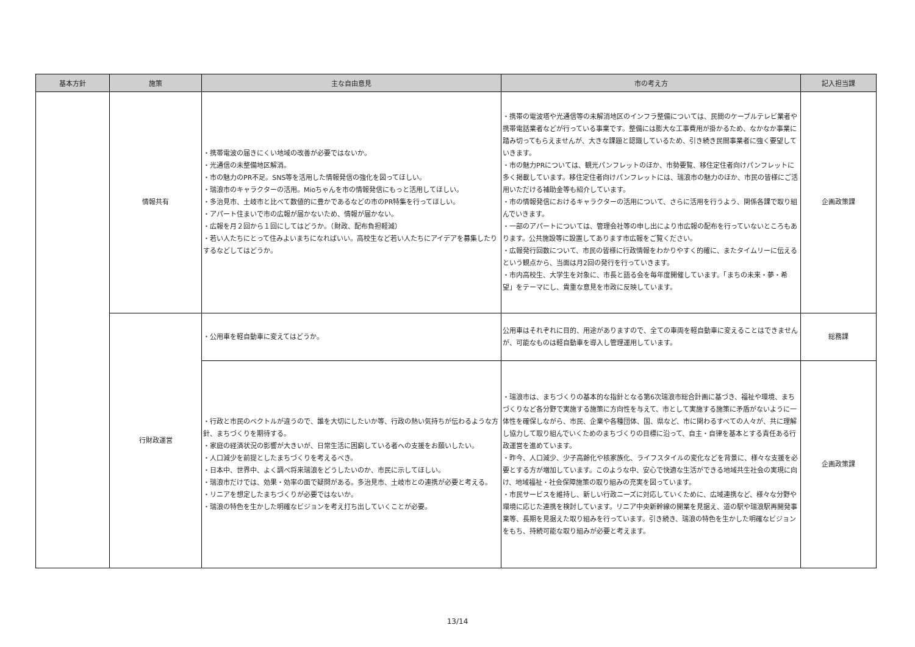| 基本方針 | 施策 | 主な自由意見 | 市の考え方 | 記入担当課 |
| --- | --- | --- | --- | --- |
| | 情報共有 | ・携帯電波の届きにくい地域の改善が必要ではないか。 ・光通信の未整備地区解消。 ・市の魅力のPR不足。SNS等を活用した情報発信の強化を図ってほしい。 ・瑞浪市のキャラクターの活用。Mioちゃんを市の情報発信にもっと活用してほしい。 ・多治見市、土岐市と比べて数値的に豊かであるなどの市のPR特集を行ってほしい。 ・アパート住まいで市の広報が届かないため、情報が届かない。 ・広報を月２回から１回にしてはどうか。（財政、配布負担軽減） ・若い人たちにとって住みよいまちになればいい。高校生など若い人たちにアイデアを募集したりするなどしてはどうか。 | ・携帯の電波塔や光通信等の未解消地区のインフラ整備については、民間のケーブルテレビ業者や携帯電話業者などが行っている事業です。整備には膨大な工事費用が掛かるため、なかなか事業に踏み切ってもらえませんが、大きな課題と認識しているため、引き続き民間事業者に強く要望していきます。 ・市の魅力PRについては、観光パンフレットのほか、市勢要覧、移住定住者向けパンフレットに多く掲載しています。移住定住者向けパンフレットには、瑞浪市の魅力のほか、市民の皆様にご活用いただける補助金等も紹介しています。 ・市の情報発信におけるキャラクターの活用について、さらに活用を行うよう、関係各課で取り組んでいきます。 ・一部のアパートについては、管理会社等の申し出により市広報の配布を行っていないところもあります。公共施設等に設置してあります市広報をご覧ください。 ・広報発行回数について、市民の皆様に行政情報をわかりやすく的確に、またタイムリーに伝えるという観点から、当面は月2回の発行を行っていきます。 ・市内高校生、大学生を対象に、市長と語る会を毎年度開催しています。「まちの未来・夢・希望」をテーマにし、貴重な意見を市政に反映しています。 | 企画政策課 |
| | 行財政運営 | ・公用車を軽自動車に変えてはどうか。 | 公用車はそれぞれに目的、用途がありますので、全ての車両を軽自動車に変えることはできませんが、可能なものは軽自動車を導入し管理運用しています。 | 総務課 |
| | | ・行政と市民のベクトルが違うので、誰を大切にしたいか等、行政の熱い気持ちが伝わるような方針、まちづくりを期待する。 ・家庭の経済状況の影響が大きいが、日常生活に困窮している者への支援をお願いしたい。 ・人口減少を前提としたまちづくりを考えるべき。 ・日本中、世界中、よく調べ将来瑞浪をどうしたいのか、市民に示してほしい。 ・瑞浪市だけでは、効果・効率の面で疑問がある。多治見市、土岐市との連携が必要と考える。 ・リニアを想定したまちづくりが必要ではないか。 ・瑞浪の特色を生かした明確なビジョンを考え打ち出していくことが必要。 | ・瑞浪市は、まちづくりの基本的な指針となる第6次瑞浪市総合計画に基づき、福祉や環境、まちづくりなど各分野で実施する施策に方向性を与えて、市として実施する施策に矛盾がないように一体性を確保しながら、市民、企業や各種団体、国、県など、市に関わるすべての人々が、共に理解し協力して取り組んでいくためのまちづくりの目標に沿って、自主・自律を基本とする責任ある行政運営を進めています。 ・昨今、人口減少、少子高齢化や核家族化、ライフスタイルの変化などを背景に、様々な支援を必要とする方が増加しています。このような中、安心で快適な生活ができる地域共生社会の実現に向け、地域福祉・社会保障施策の取り組みの充実を図っています。 ・市民サービスを維持し、新しい行政ニーズに対応していくために、広域連携など、様々な分野や環境に応じた連携を検討しています。リニア中央新幹線の開業を見据え、道の駅や瑞浪駅再開発事業等、長期を見据えた取り組みを行っています。引き続き、瑞浪の特色を生かした明確なビジョンをもち、持続可能な取り組みが必要と考えます。 | 企画政策課 |
13/14